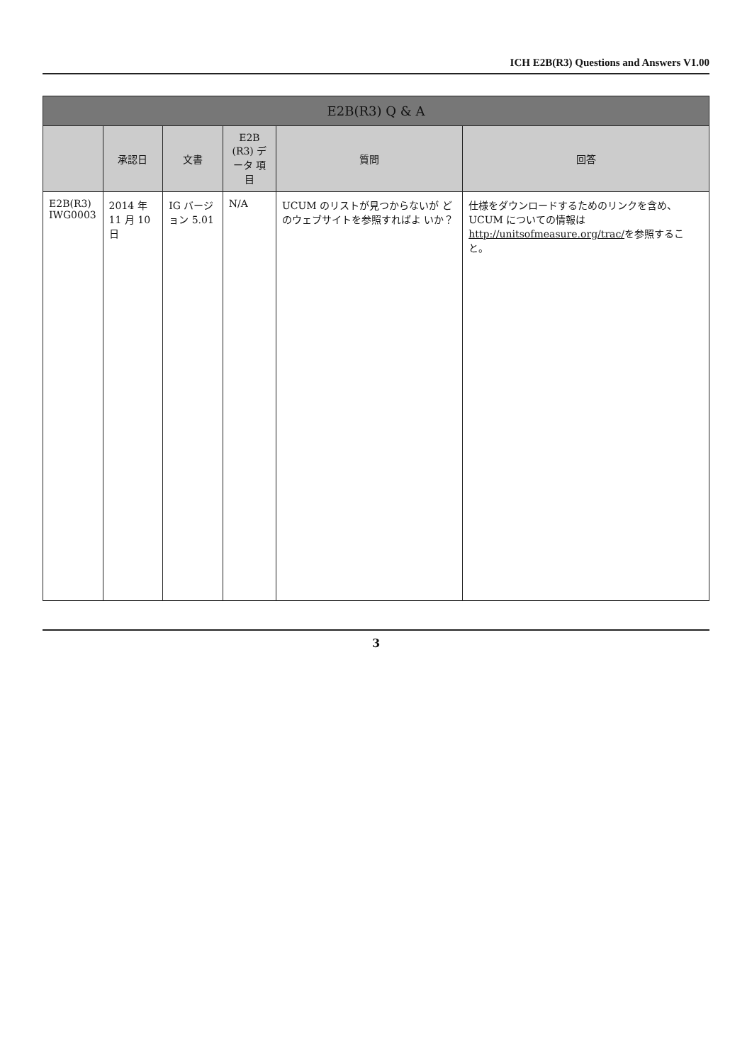ICH E2B(R3) Questions and Answers V1.00
| E2B(R3) Q & A | | | | | |
| --- | --- | --- | --- | --- | --- |
| | 承認日 | 文書 | E2B (R3) データ 項目 | 質問 | 回答 |
| E2B(R3) IWG0003 | 2014 年 11 月 10 日 | IG バージョン 5.01 | N/A | UCUM のリストが見つからないが どのウェブサイトを参照すればよ いか？ | 仕様をダウンロードするためのリンクを含め、UCUM についての情報は http://unitsofmeasure.org/trac/ を参照すること。 |
3